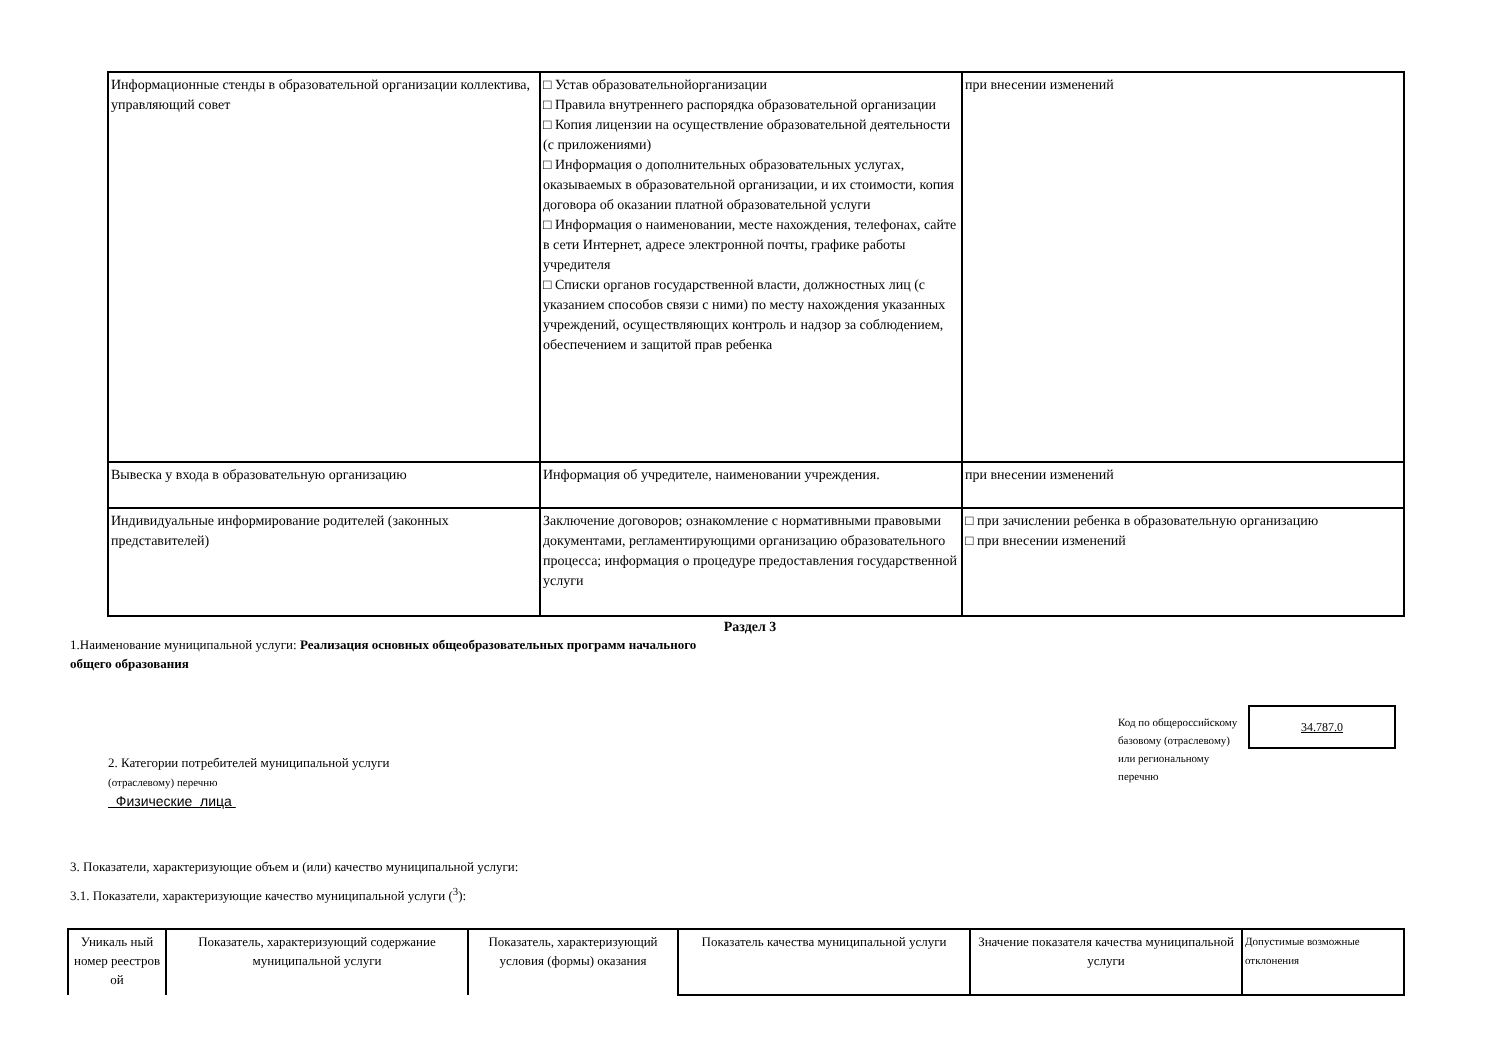| Информационные стенды в образовательной организации коллектива, управляющий совет | □ Устав образовательнойорганизации □ Правила внутреннего распорядка образовательной организации □ Копия лицензии на осуществление образовательной деятельности (с приложениями) □ Информация о дополнительных образовательных услугах, оказываемых в образовательной организации, и их стоимости, копия договора об оказании платной образовательной услуги □ Информация о наименовании, месте нахождения, телефонах, сайте в сети Интернет, адресе электронной почты, графике работы учредителя □ Списки органов государственной власти, должностных лиц (с указанием способов связи с ними) по месту нахождения указанных учреждений, осуществляющих контроль и надзор за соблюдением, обеспечением и защитой прав ребенка | при внесении изменений |
| Вывеска у входа в образовательную организацию | Информация об учредителе, наименовании учреждения. | при внесении изменений |
| Индивидуальные информирование родителей (законных представителей) | Заключение договоров; ознакомление с нормативными правовыми документами, регламентирующими организацию образовательного процесса; информация о процедуре предоставления государственной услуги | □ при зачислении ребенка в образовательную организацию □ при внесении изменений |
Раздел 3
1.Наименование муниципальной услуги: Реализация основных общеобразовательных программ начального
общего образования
2. Категории потребителей муниципальной услуги
(отраслевому) перечню
Физические лица
Код по общероссийскому базовому (отраслевому) или региональному перечню
34.787.0
3. Показатели, характеризующие объем и (или) качество муниципальной услуги:
3.1. Показатели, характеризующие качество муниципальной услуги (<sup>3</sup>):
| Уникаль ный номер реестров ой | Показатель, характеризующий содержание муниципальной услуги | Показатель, характеризующий условия (формы) оказания | Показатель качества муниципальной услуги | Значение показателя качества муниципальной услуги | Допустимые возможные отклонения |